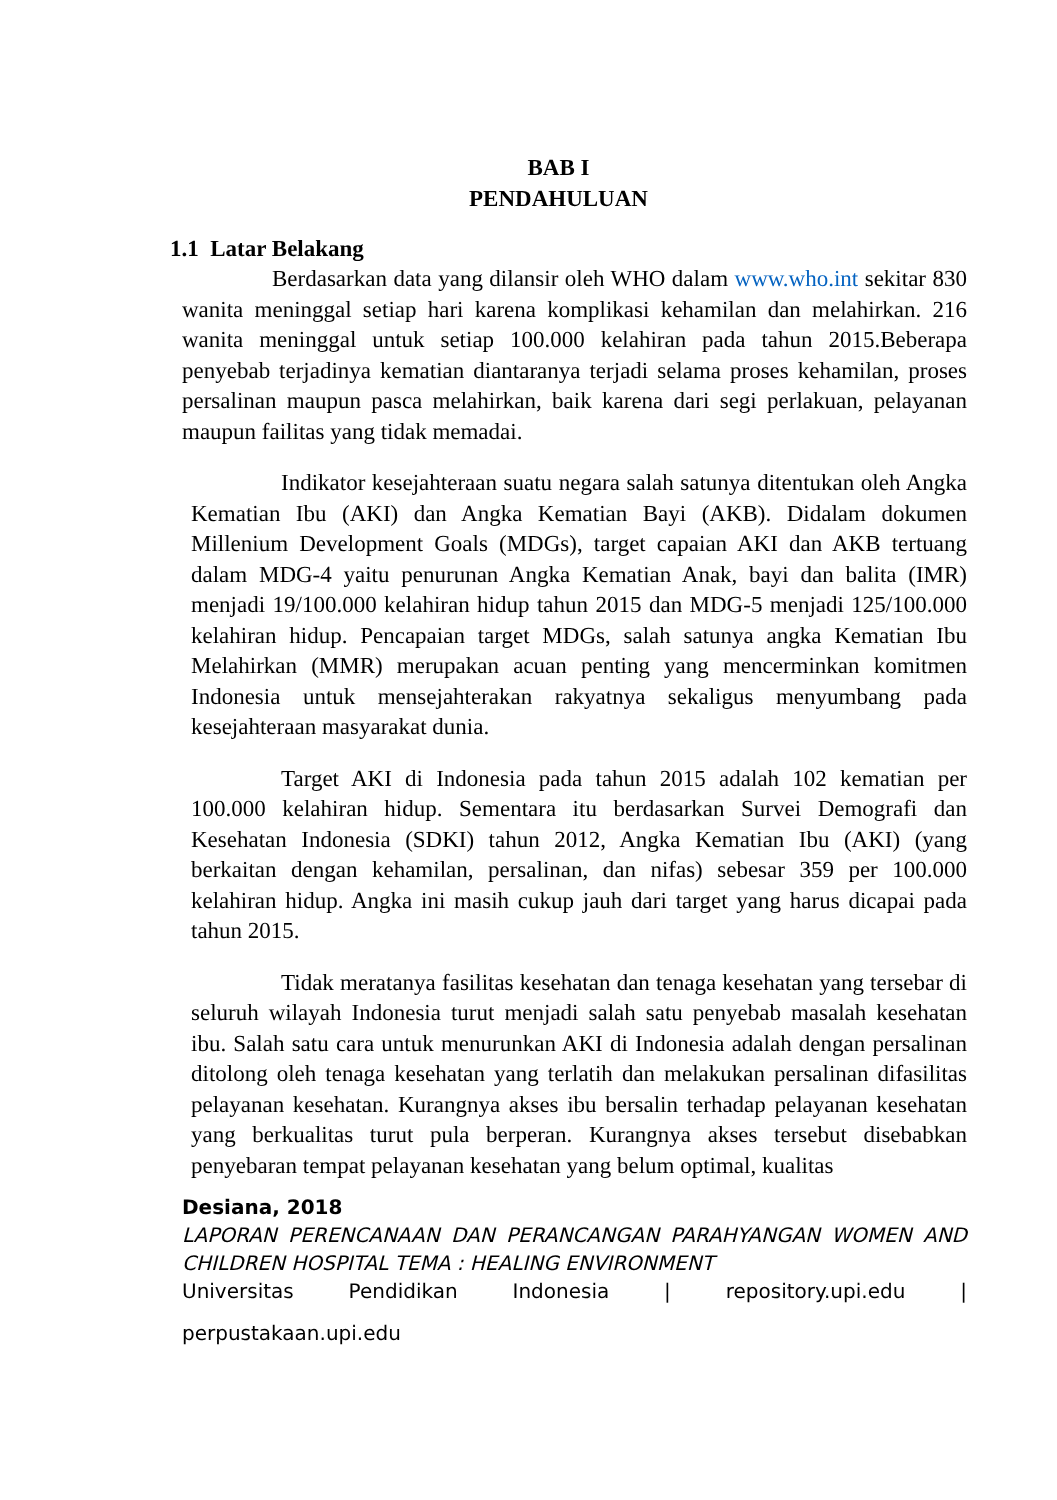BAB I
PENDAHULUAN
1.1 Latar Belakang
Berdasarkan data yang dilansir oleh WHO dalam www.who.int sekitar 830 wanita meninggal setiap hari karena komplikasi kehamilan dan melahirkan. 216 wanita meninggal untuk setiap 100.000 kelahiran pada tahun 2015.Beberapa penyebab terjadinya kematian diantaranya terjadi selama proses kehamilan, proses persalinan maupun pasca melahirkan, baik karena dari segi perlakuan, pelayanan maupun failitas yang tidak memadai.
Indikator kesejahteraan suatu negara salah satunya ditentukan oleh Angka Kematian Ibu (AKI) dan Angka Kematian Bayi (AKB). Didalam dokumen Millenium Development Goals (MDGs), target capaian AKI dan AKB tertuang dalam MDG-4 yaitu penurunan Angka Kematian Anak, bayi dan balita (IMR) menjadi 19/100.000 kelahiran hidup tahun 2015 dan MDG-5 menjadi 125/100.000 kelahiran hidup. Pencapaian target MDGs, salah satunya angka Kematian Ibu Melahirkan (MMR) merupakan acuan penting yang mencerminkan komitmen Indonesia untuk mensejahterakan rakyatnya sekaligus menyumbang pada kesejahteraan masyarakat dunia.
Target AKI di Indonesia pada tahun 2015 adalah 102 kematian per 100.000 kelahiran hidup. Sementara itu berdasarkan Survei Demografi dan Kesehatan Indonesia (SDKI) tahun 2012, Angka Kematian Ibu (AKI) (yang berkaitan dengan kehamilan, persalinan, dan nifas) sebesar 359 per 100.000 kelahiran hidup. Angka ini masih cukup jauh dari target yang harus dicapai pada tahun 2015.
Tidak meratanya fasilitas kesehatan dan tenaga kesehatan yang tersebar di seluruh wilayah Indonesia turut menjadi salah satu penyebab masalah kesehatan ibu. Salah satu cara untuk menurunkan AKI di Indonesia adalah dengan persalinan ditolong oleh tenaga kesehatan yang terlatih dan melakukan persalinan difasilitas pelayanan kesehatan. Kurangnya akses ibu bersalin terhadap pelayanan kesehatan yang berkualitas turut pula berperan. Kurangnya akses tersebut disebabkan penyebaran tempat pelayanan kesehatan yang belum optimal, kualitas
Desiana, 2018
LAPORAN PERENCANAAN DAN PERANCANGAN PARAHYANGAN WOMEN AND CHILDREN HOSPITAL TEMA : HEALING ENVIRONMENT
Universitas Pendidikan Indonesia | repository.upi.edu |
perpustakaan.upi.edu